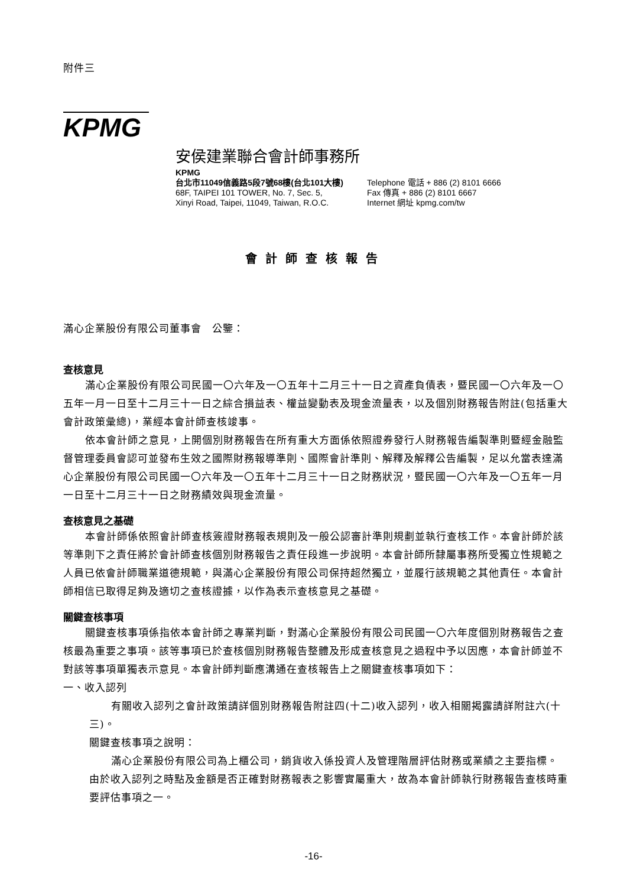附件三
KPMG
安侯建業聯合會計師事務所
KPMG
台北市11049信義路5段7號68樓(台北101大樓)
68F, TAIPEI 101 TOWER, No. 7, Sec. 5,
Xinyi Road, Taipei, 11049, Taiwan, R.O.C.
Telephone 電話 + 886 (2) 8101 6666
Fax 傳真 + 886 (2) 8101 6667
Internet 網址 kpmg.com/tw
會計師查核報告
滿心企業股份有限公司董事會　公鑒：
查核意見
滿心企業股份有限公司民國一〇六年及一〇五年十二月三十一日之資產負債表，暨民國一〇六年及一〇五年一月一日至十二月三十一日之綜合損益表、權益變動表及現金流量表，以及個別財務報告附註(包括重大會計政策彙總)，業經本會計師查核竣事。
依本會計師之意見，上開個別財務報告在所有重大方面係依照證券發行人財務報告編製準則暨經金融監督管理委員會認可並發布生效之國際財務報導準則、國際會計準則、解釋及解釋公告編製，足以允當表達滿心企業股份有限公司民國一〇六年及一〇五年十二月三十一日之財務狀況，暨民國一〇六年及一〇五年一月一日至十二月三十一日之財務績效與現金流量。
查核意見之基礎
本會計師係依照會計師查核簽證財務報表規則及一般公認審計準則規劃並執行查核工作。本會計師於該等準則下之責任將於會計師查核個別財務報告之責任段進一步說明。本會計師所隸屬事務所受獨立性規範之人員已依會計師職業道德規範，與滿心企業股份有限公司保持超然獨立，並履行該規範之其他責任。本會計師相信已取得足夠及適切之查核證據，以作為表示查核意見之基礎。
關鍵查核事項
關鍵查核事項係指依本會計師之專業判斷，對滿心企業股份有限公司民國一〇六年度個別財務報告之查核最為重要之事項。該等事項已於查核個別財務報告整體及形成查核意見之過程中予以因應，本會計師並不對該等事項單獨表示意見。本會計師判斷應溝通在查核報告上之關鍵查核事項如下：
一、收入認列
有關收入認列之會計政策請詳個別財務報告附註四(十二)收入認列，收入相關揭露請詳附註六(十三)。
關鍵查核事項之說明：
滿心企業股份有限公司為上櫃公司，銷貨收入係投資人及管理階層評估財務或業績之主要指標。由於收入認列之時點及金額是否正確對財務報表之影響實屬重大，故為本會計師執行財務報告查核時重要評估事項之一。
-16-